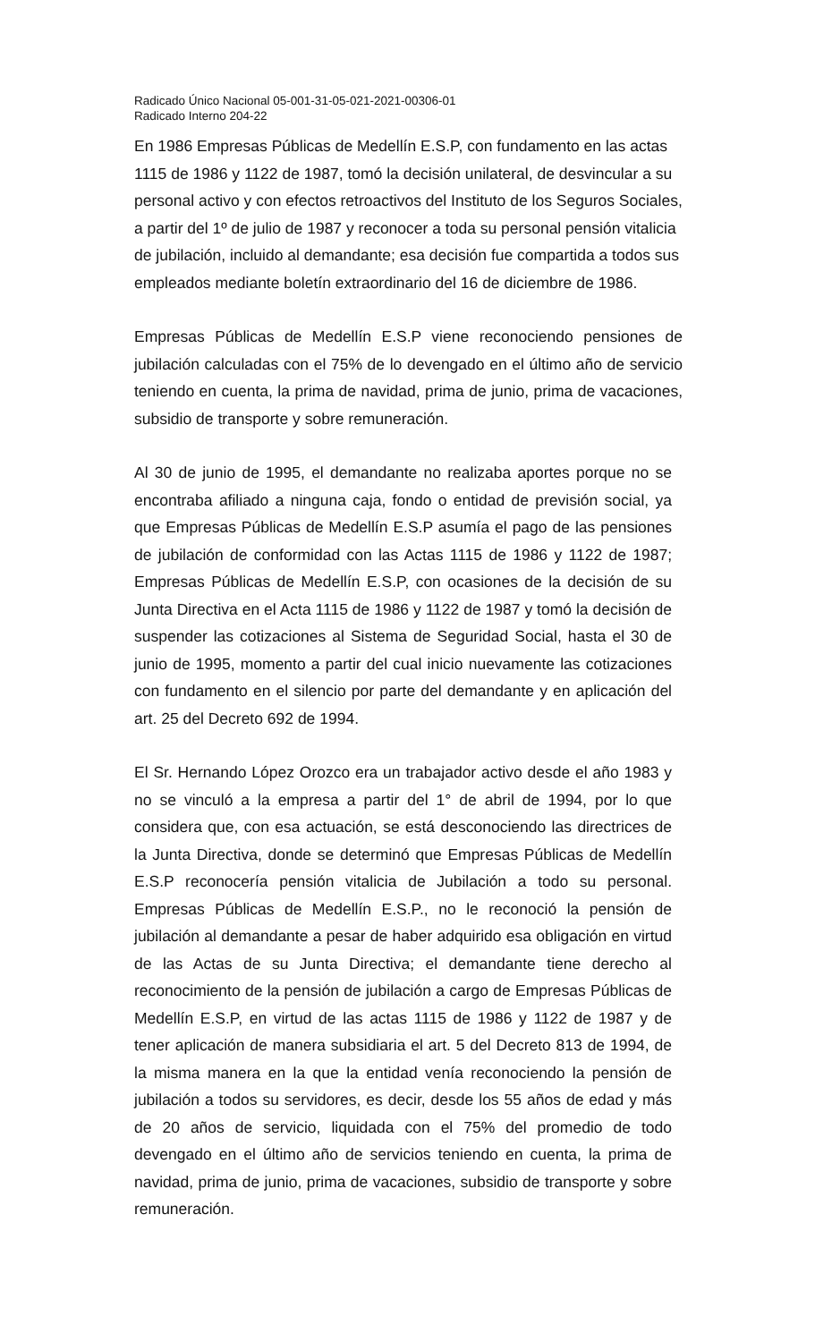Radicado Único Nacional 05-001-31-05-021-2021-00306-01
Radicado Interno 204-22
En 1986 Empresas Públicas de Medellín E.S.P, con fundamento en las actas 1115 de 1986 y 1122 de 1987, tomó la decisión unilateral, de desvincular a su personal activo y con efectos retroactivos del Instituto de los Seguros Sociales, a partir del 1º de julio de 1987 y reconocer a toda su personal pensión vitalicia de jubilación, incluido al demandante; esa decisión fue compartida a todos sus empleados mediante boletín extraordinario del 16 de diciembre de 1986.
Empresas Públicas de Medellín E.S.P viene reconociendo pensiones de jubilación calculadas con el 75% de lo devengado en el último año de servicio teniendo en cuenta, la prima de navidad, prima de junio, prima de vacaciones, subsidio de transporte y sobre remuneración.
Al 30 de junio de 1995, el demandante no realizaba aportes porque no se encontraba afiliado a ninguna caja, fondo o entidad de previsión social, ya que Empresas Públicas de Medellín E.S.P asumía el pago de las pensiones de jubilación de conformidad con las Actas 1115 de 1986 y 1122 de 1987; Empresas Públicas de Medellín E.S.P, con ocasiones de la decisión de su Junta Directiva en el Acta 1115 de 1986 y 1122 de 1987 y tomó la decisión de suspender las cotizaciones al Sistema de Seguridad Social, hasta el 30 de junio de 1995, momento a partir del cual inicio nuevamente las cotizaciones con fundamento en el silencio por parte del demandante y en aplicación del art. 25 del Decreto 692 de 1994.
El Sr. Hernando López Orozco era un trabajador activo desde el año 1983 y no se vinculó a la empresa a partir del 1° de abril de 1994, por lo que considera que, con esa actuación, se está desconociendo las directrices de la Junta Directiva, donde se determinó que Empresas Públicas de Medellín E.S.P reconocería pensión vitalicia de Jubilación a todo su personal. Empresas Públicas de Medellín E.S.P., no le reconoció la pensión de jubilación al demandante a pesar de haber adquirido esa obligación en virtud de las Actas de su Junta Directiva; el demandante tiene derecho al reconocimiento de la pensión de jubilación a cargo de Empresas Públicas de Medellín E.S.P, en virtud de las actas 1115 de 1986 y 1122 de 1987 y de tener aplicación de manera subsidiaria el art. 5 del Decreto 813 de 1994, de la misma manera en la que la entidad venía reconociendo la pensión de jubilación a todos su servidores, es decir, desde los 55 años de edad y más de 20 años de servicio, liquidada con el 75% del promedio de todo devengado en el último año de servicios teniendo en cuenta, la prima de navidad, prima de junio, prima de vacaciones, subsidio de transporte y sobre remuneración.